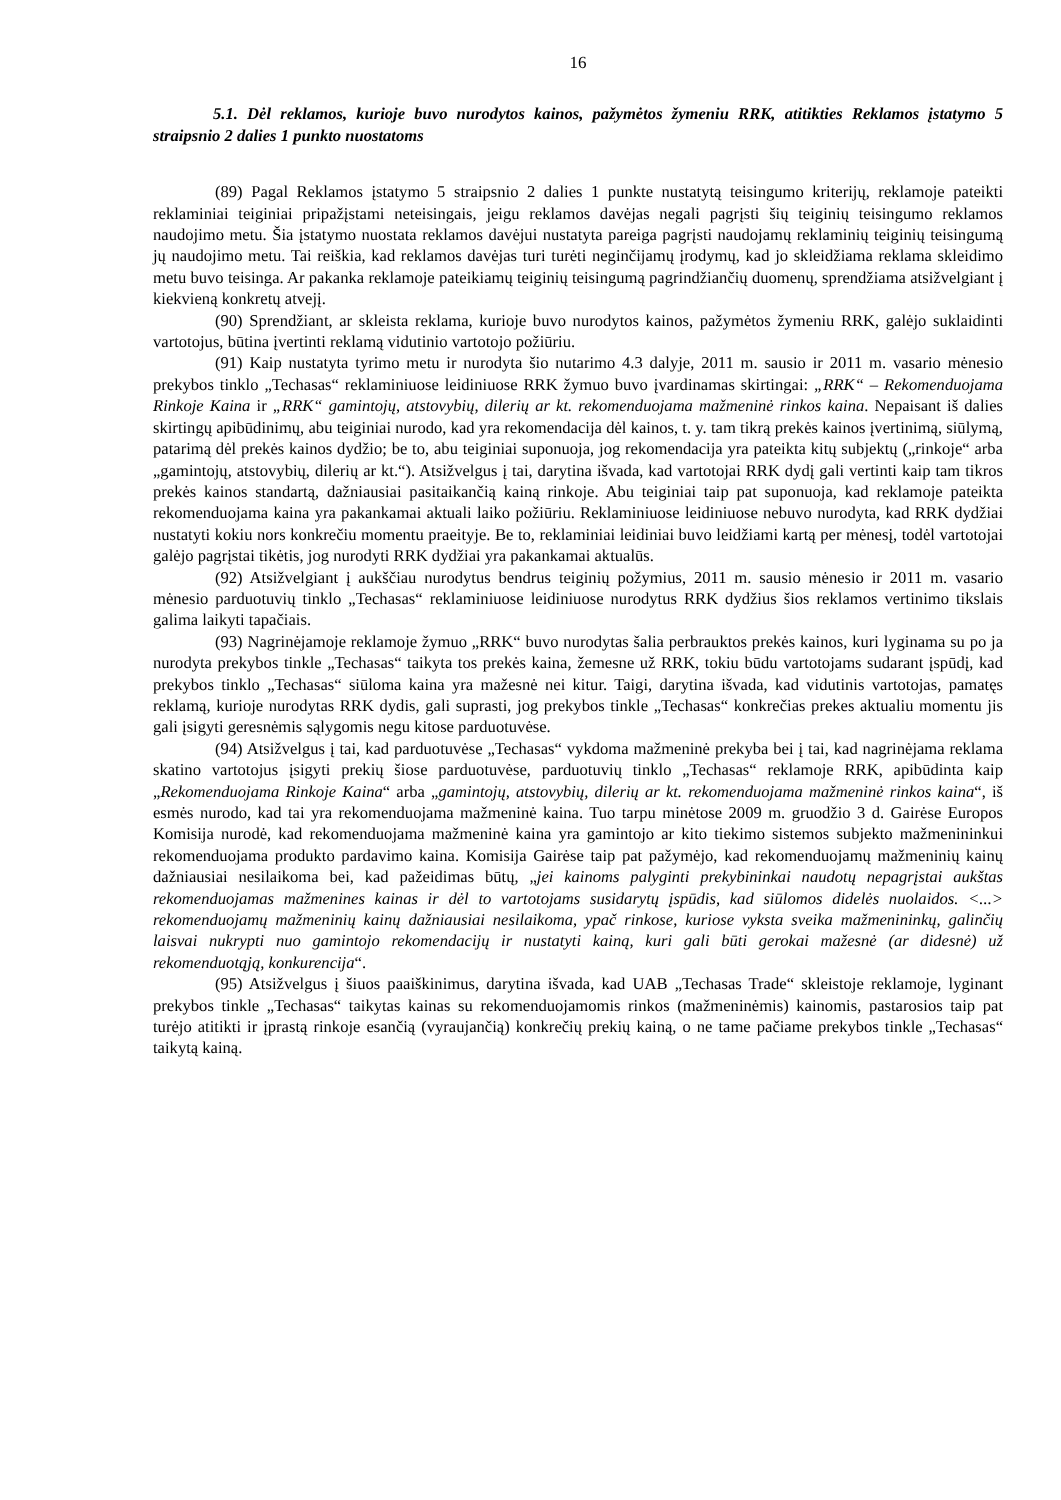16
5.1. Dėl reklamos, kurioje buvo nurodytos kainos, pažymėtos žymeniu RRK, atitikties Reklamos įstatymo 5 straipsnio 2 dalies 1 punkto nuostatoms
(89) Pagal Reklamos įstatymo 5 straipsnio 2 dalies 1 punkte nustatytą teisingumo kriterijų, reklamoje pateikti reklaminiai teiginiai pripažįstami neteisingais, jeigu reklamos davėjas negali pagrįsti šių teiginių teisingumo reklamos naudojimo metu. Šia įstatymo nuostata reklamos davėjui nustatyta pareiga pagrįsti naudojamų reklaminių teiginių teisingumą jų naudojimo metu. Tai reiškia, kad reklamos davėjas turi turėti neginčijamų įrodymų, kad jo skleidžiama reklama skleidimo metu buvo teisinga. Ar pakanka reklamoje pateikiamų teiginių teisingumą pagrindžiančių duomenų, sprendžiama atsižvelgiant į kiekvieną konkretų atvejį.
(90) Sprendžiant, ar skleista reklama, kurioje buvo nurodytos kainos, pažymėtos žymeniu RRK, galėjo suklaidinti vartotojus, būtina įvertinti reklamą vidutinio vartotojo požiūriu.
(91) Kaip nustatyta tyrimo metu ir nurodyta šio nutarimo 4.3 dalyje, 2011 m. sausio ir 2011 m. vasario mėnesio prekybos tinklo „Techasas“ reklaminiuose leidiniuose RRK žymuo buvo įvardinamas skirtingai: „RRK“ – Rekomenduojama Rinkoje Kaina ir „RRK“ gamintojų, atstovybių, dilerių ar kt. rekomenduojama mažmeninė rinkos kaina. Nepaisant iš dalies skirtingų apibūdinimų, abu teiginiai nurodo, kad yra rekomendacija dėl kainos, t. y. tam tikrą prekės kainos įvertinimą, siūlymą, patarimą dėl prekės kainos dydžio; be to, abu teiginiai suponuoja, jog rekomendacija yra pateikta kitų subjektų („rinkoje“ arba „gamintojų, atstovybių, dilerių ar kt.“). Atsižvelgus į tai, darytina išvada, kad vartotojai RRK dydį gali vertinti kaip tam tikros prekės kainos standartą, dažniausiai pasitaikančią kainą rinkoje. Abu teiginiai taip pat suponuoja, kad reklamoje pateikta rekomenduojama kaina yra pakankamai aktuali laiko požiūriu. Reklaminiuose leidiniuose nebuvo nurodyta, kad RRK dydžiai nustatyti kokiu nors konkrečiu momentu praeityje. Be to, reklaminiai leidiniai buvo leidžiami kartą per mėnesį, todėl vartotojai galėjo pagrįstai tikėtis, jog nurodyti RRK dydžiai yra pakankamai aktualūs.
(92) Atsižvelgiant į aukščiau nurodytus bendrus teiginių požymius, 2011 m. sausio mėnesio ir 2011 m. vasario mėnesio parduotuvių tinklo „Techasas“ reklaminiuose leidiniuose nurodytus RRK dydžius šios reklamos vertinimo tikslais galima laikyti tapačiais.
(93) Nagrinėjamoje reklamoje žymuo „RRK“ buvo nurodytas šalia perbrauktos prekės kainos, kuri lyginama su po ja nurodyta prekybos tinkle „Techasas“ taikyta tos prekės kaina, žemesne už RRK, tokiu būdu vartotojams sudarant įspūdį, kad prekybos tinklo „Techasas“ siūloma kaina yra mažesnė nei kitur. Taigi, darytina išvada, kad vidutinis vartotojas, pamatęs reklamą, kurioje nurodytas RRK dydis, gali suprasti, jog prekybos tinkle „Techasas“ konkrečias prekes aktualiu momentu jis gali įsigyti geresnėmis sąlygomis negu kitose parduotuvėse.
(94) Atsižvelgus į tai, kad parduotuvėse „Techasas“ vykdoma mažmeninė prekyba bei į tai, kad nagrinėjama reklama skatino vartotojus įsigyti prekių šiose parduotuvėse, parduotuvių tinklo „Techasas“ reklamoje RRK, apibūdinta kaip „Rekomenduojama Rinkoje Kaina“ arba „gamintojų, atstovybių, dilerių ar kt. rekomenduojama mažmeninė rinkos kaina“, iš esmės nurodo, kad tai yra rekomenduojama mažmeninė kaina. Tuo tarpu minėtose 2009 m. gruodžio 3 d. Gairėse Europos Komisija nurodė, kad rekomenduojama mažmeninė kaina yra gamintojo ar kito tiekimo sistemos subjekto mažmenininkui rekomenduojama produkto pardavimo kaina. Komisija Gairėse taip pat pažymėjo, kad rekomenduojamų mažmeninių kainų dažniausiai nesilaikoma bei, kad pažeidimas būtų, „jei kainoms palyginti prekybininkai naudotų nepagrįstai aukštas rekomenduojamas mažmenines kainas ir dėl to vartotojams susidarytų įspūdis, kad siūlomos didelės nuolaidos. <...> rekomenduojamų mažmeninių kainų dažniausiai nesilaikoma, ypač rinkose, kuriose vyksta sveika mažmenininkų, galinčių laisvai nukrypti nuo gamintojo rekomendacijų ir nustatyti kainą, kuri gali būti gerokai mažesnė (ar didesnė) už rekomenduotąją, konkurencija“.
(95) Atsižvelgus į šiuos paaiškinimus, darytina išvada, kad UAB „Techasas Trade“ skleistoje reklamoje, lyginant prekybos tinkle „Techasas“ taikytas kainas su rekomenduojamomis rinkos (mažmeninėmis) kainomis, pastarosios taip pat turėjo atitikti ir įprastą rinkoje esančią (vyraujančią) konkrečių prekių kainą, o ne tame pačiame prekybos tinkle „Techasas“ taikytą kainą.